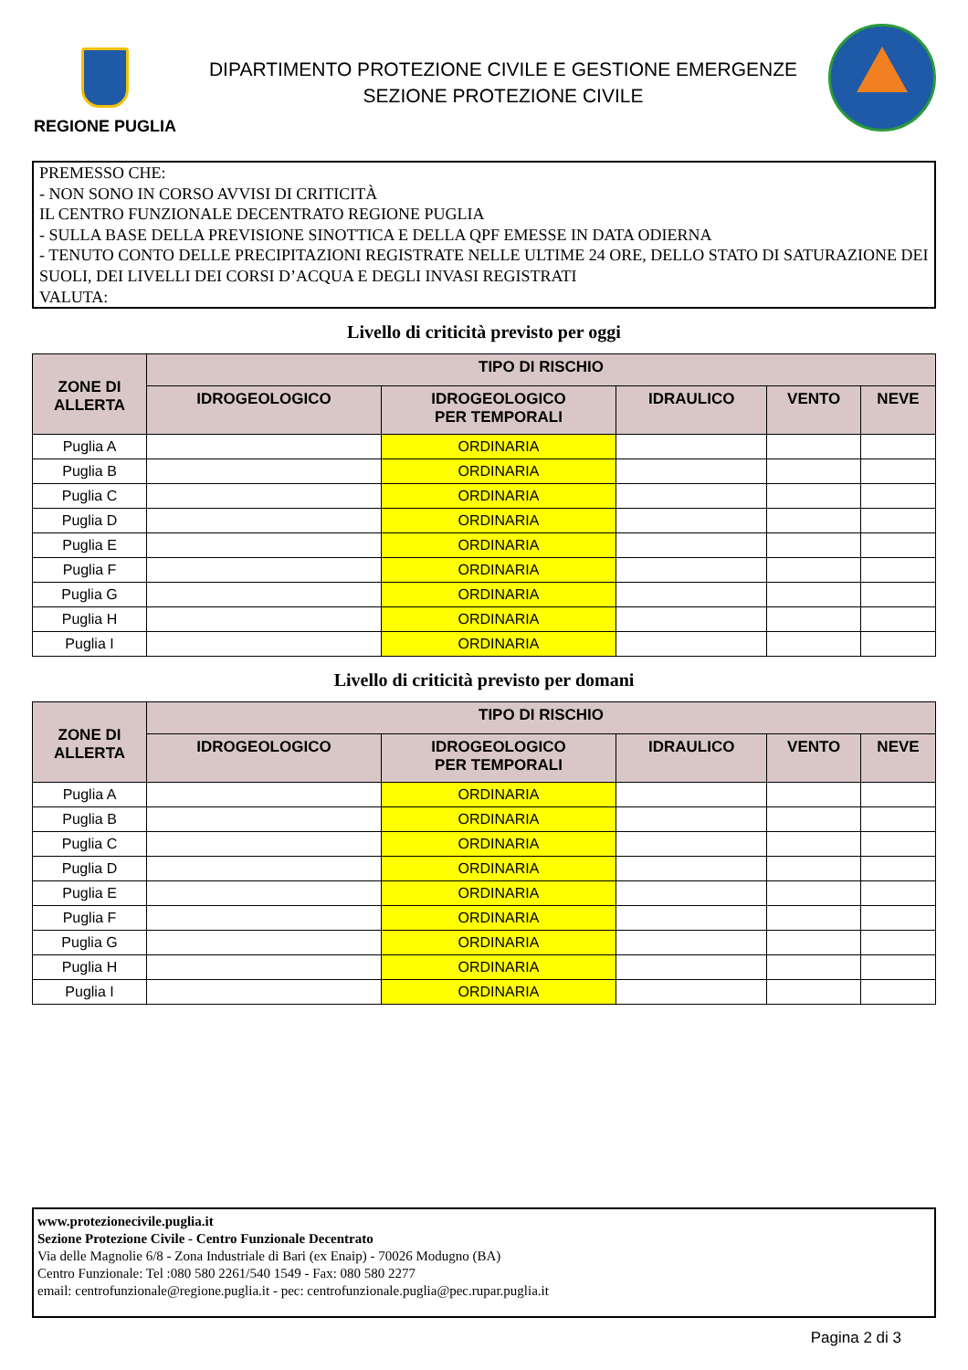REGIONE PUGLIA
DIPARTIMENTO PROTEZIONE CIVILE E GESTIONE EMERGENZE
SEZIONE PROTEZIONE CIVILE
PREMESSO CHE:
- NON SONO IN CORSO AVVISI DI CRITICITÀ
IL CENTRO FUNZIONALE DECENTRATO REGIONE PUGLIA
- SULLA BASE DELLA PREVISIONE SINOTTICA E DELLA QPF EMESSE IN DATA ODIERNA
- TENUTO CONTO DELLE PRECIPITAZIONI REGISTRATE NELLE ULTIME 24 ORE, DELLO STATO DI SATURAZIONE DEI SUOLI, DEI LIVELLI DEI CORSI D’ACQUA E DEGLI INVASI REGISTRATI
VALUTA:
Livello di criticità previsto per oggi
| ZONE DI ALLERTA | TIPO DI RISCHIO | | | | |
| --- | --- | --- | --- | --- | --- |
| | IDROGEOLOGICO | IDROGEOLOGICO PER TEMPORALI | IDRAULICO | VENTO | NEVE |
| Puglia A | | ORDINARIA | | | |
| Puglia B | | ORDINARIA | | | |
| Puglia C | | ORDINARIA | | | |
| Puglia D | | ORDINARIA | | | |
| Puglia E | | ORDINARIA | | | |
| Puglia F | | ORDINARIA | | | |
| Puglia G | | ORDINARIA | | | |
| Puglia H | | ORDINARIA | | | |
| Puglia I | | ORDINARIA | | | |
Livello di criticità previsto per domani
| ZONE DI ALLERTA | TIPO DI RISCHIO | | | | |
| --- | --- | --- | --- | --- | --- |
| | IDROGEOLOGICO | IDROGEOLOGICO PER TEMPORALI | IDRAULICO | VENTO | NEVE |
| Puglia A | | ORDINARIA | | | |
| Puglia B | | ORDINARIA | | | |
| Puglia C | | ORDINARIA | | | |
| Puglia D | | ORDINARIA | | | |
| Puglia E | | ORDINARIA | | | |
| Puglia F | | ORDINARIA | | | |
| Puglia G | | ORDINARIA | | | |
| Puglia H | | ORDINARIA | | | |
| Puglia I | | ORDINARIA | | | |
www.protezionecivile.puglia.it
Sezione Protezione Civile - Centro Funzionale Decentrato
Via delle Magnolie 6/8 - Zona Industriale di Bari (ex Enaip) - 70026 Modugno (BA)
Centro Funzionale: Tel :080 580 2261/540 1549 - Fax: 080 580 2277
email: centrofunzionale@regione.puglia.it - pec: centrofunzionale.puglia@pec.rupar.puglia.it
Pagina 2 di 3